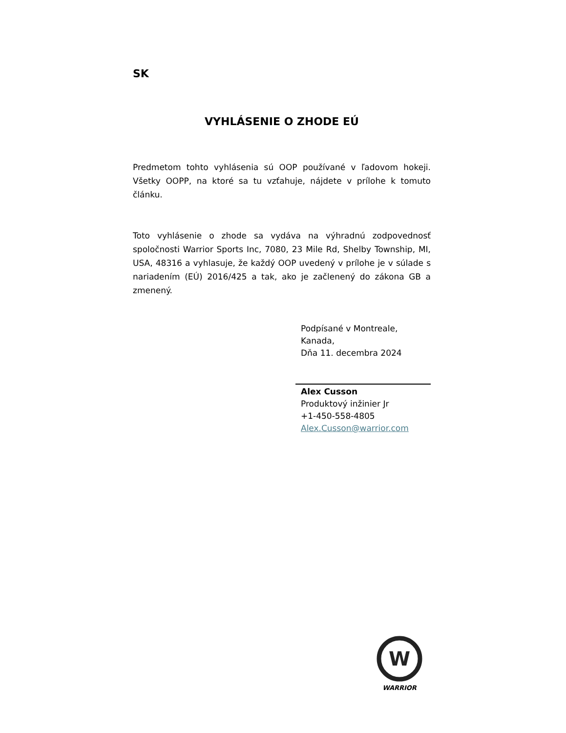SK
VYHLÁSENIE O ZHODE EÚ
Predmetom tohto vyhlásenia sú OOP používané v ľadovom hokeji. Všetky OOPP, na ktoré sa tu vzťahuje, nájdete v prílohe k tomuto článku.
Toto vyhlásenie o zhode sa vydáva na výhradnú zodpovednosť spoločnosti Warrior Sports Inc, 7080, 23 Mile Rd, Shelby Township, MI, USA, 48316 a vyhlasuje, že každý OOP uvedený v prílohe je v súlade s nariadením (EÚ) 2016/425 a tak, ako je začlenený do zákona GB a zmenený.
Podpísané v Montreale,
Kanada,
Dňa 11. decembra 2024
Alex Cusson
Produktový inžinier Jr
+1-450-558-4805
Alex.Cusson@warrior.com
W
WARRIOR